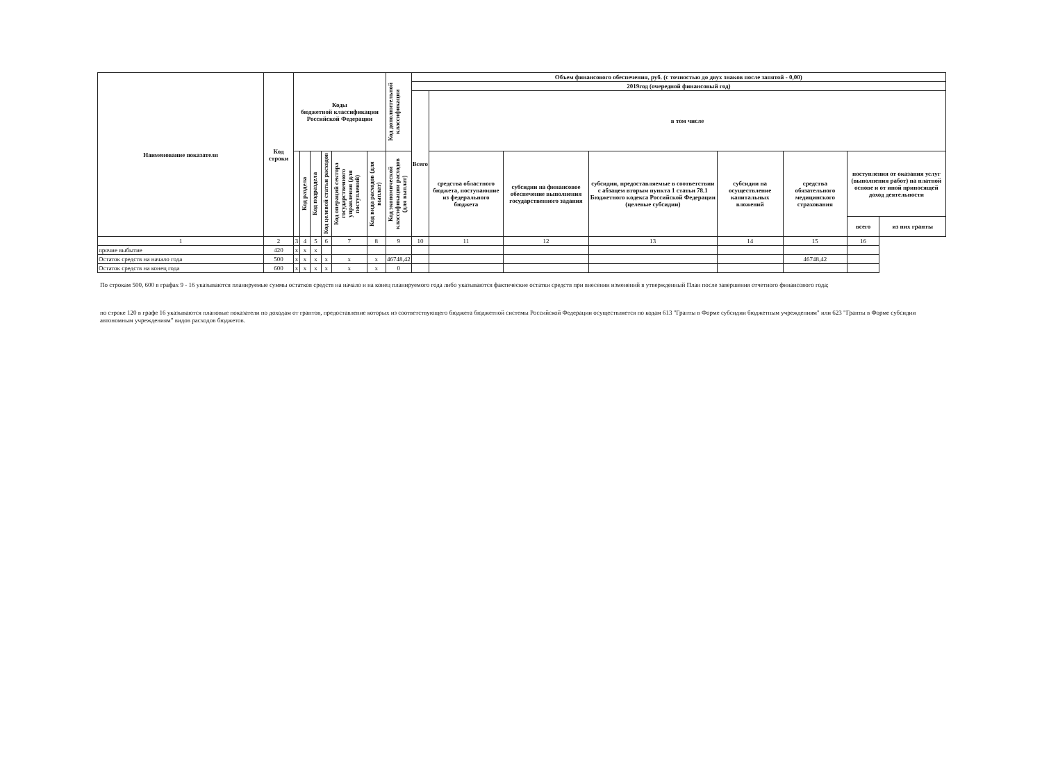| Наименование показателя | Код строки | Коды бюджетной классификации Российской Федерации | | | | | | Код дополнительной классификации | Объем финансового обеспечения, руб. (с точностью до двух знаков после запятой - 0,00) | | | | | | | |
| --- | --- | --- | --- | --- | --- | --- | --- | --- | --- | --- | --- | --- | --- | --- | --- | --- |
| | | | | | | | | | 2019год (очередной финансовый год) | | | | | | | |
| | | | | | | | | | Всего | в том числе | | | | | | |
| | | | Код раздела | Код подраздела | Код целевой статьи расходов | Код операций сектора государственного управления (для поступлений) | Код вида расходов (для выплат) | Код экономической классификации расходов (для выплат) | | средства областного бюджета, поступаюшие из федерального бюджета | субсидии на финансовое обеспечение выполнения государственного задания | субсидии, предоставляемые в соответствии с абзацем вторым пункта 1 статьи 78.1 Бюджетного кодекса Российской Федерации (целевые субсидии) | субсидии на осуществление капитальных вложений | средства обязательного медицинского страхования | поступления от оказания услуг (выполнения работ) на платной основе и от иной приносящей доход деятельности | |
| | | | | | | | | | | | | | | | всего | из них гранты |
| 1 | 2 | 3 | 4 | 5 | 6 | 7 | 8 | 9 | 10 | 11 | 12 | 13 | 14 | 15 | 16 | |
| прочие выбытие | 420 | x | x | x | | | | | | | | | | | | |
| Остаток средств на начало года | 500 | x | x | x | x | x | x | 46748,42 | | | | | | 46748,42 | | |
| Остаток средств на конец года | 600 | x | x | x | x | x | x | 0 | | | | | | | | |
По строкам 500, 600 в графах 9 - 16 указываются планируемые суммы остатков средств на начало и на конец планируемого года либо указываются фактические остатки средств при внесении изменений в утвержденный План после завершения отчетного финансового года;
по строке 120 в графе 16 указываются плановые показатели по доходам от грантов, предоставление которых из соответствующего бюджета бюджетной системы Российской Федерации осуществляется по кодам 613 "Гранты в Форме субсидии бюджетным учреждениям" или 623 "Гранты в Форме субсидии автономным учреждениям" видов расходов бюджетов.